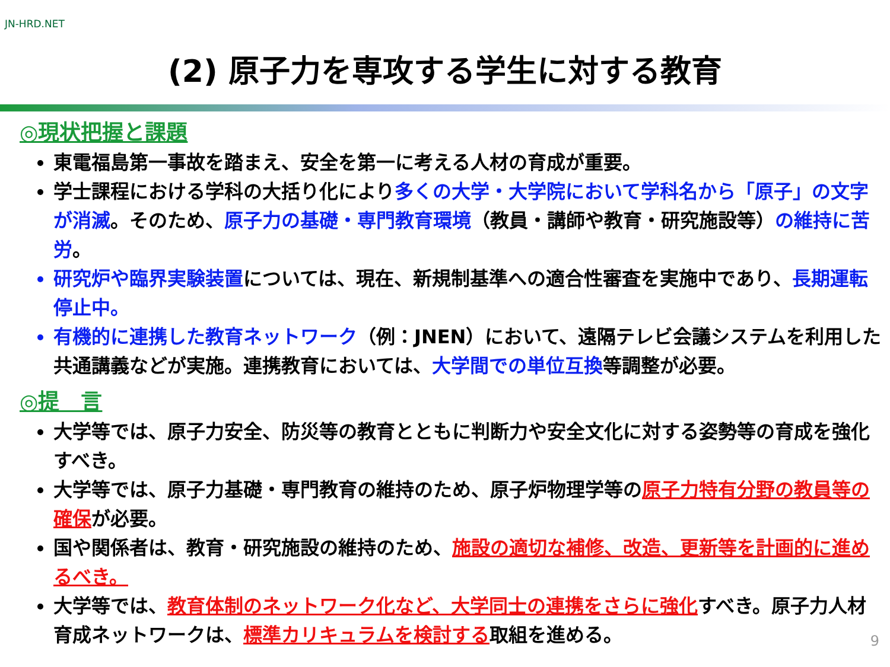JN-HRD.NET
(2) 原子力を専攻する学生に対する教育
◎現状把握と課題
東電福島第一事故を踏まえ、安全を第一に考える人材の育成が重要。
学士課程における学科の大括り化により多くの大学・大学院において学科名から「原子」の文字が消滅。そのため、原子力の基礎・専門教育環境（教員・講師や教育・研究施設等）の維持に苦労。
研究炉や臨界実験装置 については、現在、新規制基準への適合性審査を実施中であり、長期運転停止中。
有機的に連携した教育ネットワーク（例：JNEN）において、遠隔テレビ会議システムを利用した共通講義などが実施。連携教育においては、大学間での単位互換等調整が必要。
◎提　言
大学等では、原子力安全、防災等の教育とともに判断力や安全文化に対する姿勢等の育成を強化すべき。
大学等では、原子力基礎・専門教育の維持のため、原子炉物理学等の原子力特有分野の教員等の確保が必要。
国や関係者は、教育・研究施設の維持のため、施設の適切な補修、改造、更新等を計画的に進めるべき。
大学等では、教育体制のネットワーク化など、大学同士の連携をさらに強化すべき。原子力人材育成ネットワークは、標準カリキュラムを検討する取組を進める。
9